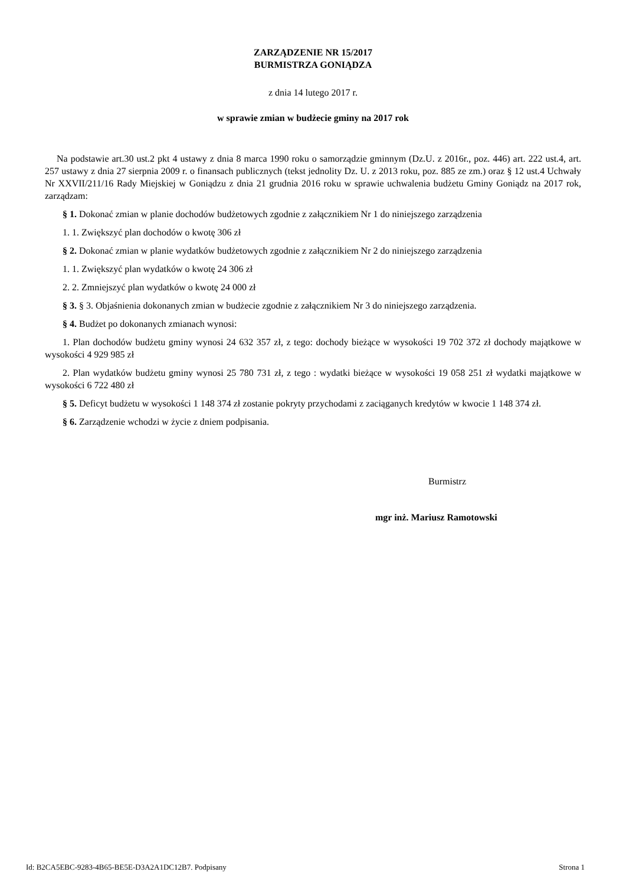ZARZĄDZENIE NR 15/2017
BURMISTRZA GONIĄDZA
z dnia 14 lutego 2017 r.
w sprawie zmian w budżecie gminy na 2017 rok
Na podstawie art.30 ust.2 pkt 4 ustawy z dnia 8 marca 1990 roku o samorządzie gminnym (Dz.U. z 2016r., poz. 446) art. 222 ust.4, art. 257 ustawy z dnia 27 sierpnia 2009 r. o finansach publicznych (tekst jednolity Dz. U. z 2013 roku, poz. 885 ze zm.) oraz § 12 ust.4 Uchwały Nr XXVII/211/16 Rady Miejskiej w Goniądzu z dnia 21 grudnia 2016 roku w sprawie uchwalenia budżetu Gminy Goniądz na 2017 rok, zarządzam:
§ 1. Dokonać zmian w planie dochodów budżetowych zgodnie z załącznikiem Nr 1 do niniejszego zarządzenia
1. 1. Zwiększyć plan dochodów o kwotę 306 zł
§ 2. Dokonać zmian w planie wydatków budżetowych zgodnie z załącznikiem Nr 2 do niniejszego zarządzenia
1. 1. Zwiększyć plan wydatków o kwotę 24 306 zł
2. 2. Zmniejszyć plan wydatków o kwotę 24 000 zł
§ 3. § 3. Objaśnienia dokonanych zmian w budżecie zgodnie z załącznikiem Nr 3 do niniejszego zarządzenia.
§ 4. Budżet po dokonanych zmianach wynosi:
1. Plan dochodów budżetu gminy wynosi 24 632 357 zł, z tego: dochody bieżące w wysokości 19 702 372 zł dochody majątkowe w wysokości 4 929 985 zł
2. Plan wydatków budżetu gminy wynosi 25 780 731 zł, z tego : wydatki bieżące w wysokości 19 058 251 zł wydatki majątkowe w wysokości 6 722 480 zł
§ 5. Deficyt budżetu w wysokości 1 148 374 zł zostanie pokryty przychodami z zaciąganych kredytów w kwocie 1 148 374 zł.
§ 6. Zarządzenie wchodzi w życie z dniem podpisania.
Burmistrz
mgr inż. Mariusz Ramotowski
Id: B2CA5EBC-9283-4B65-BE5E-D3A2A1DC12B7. Podpisany Strona 1